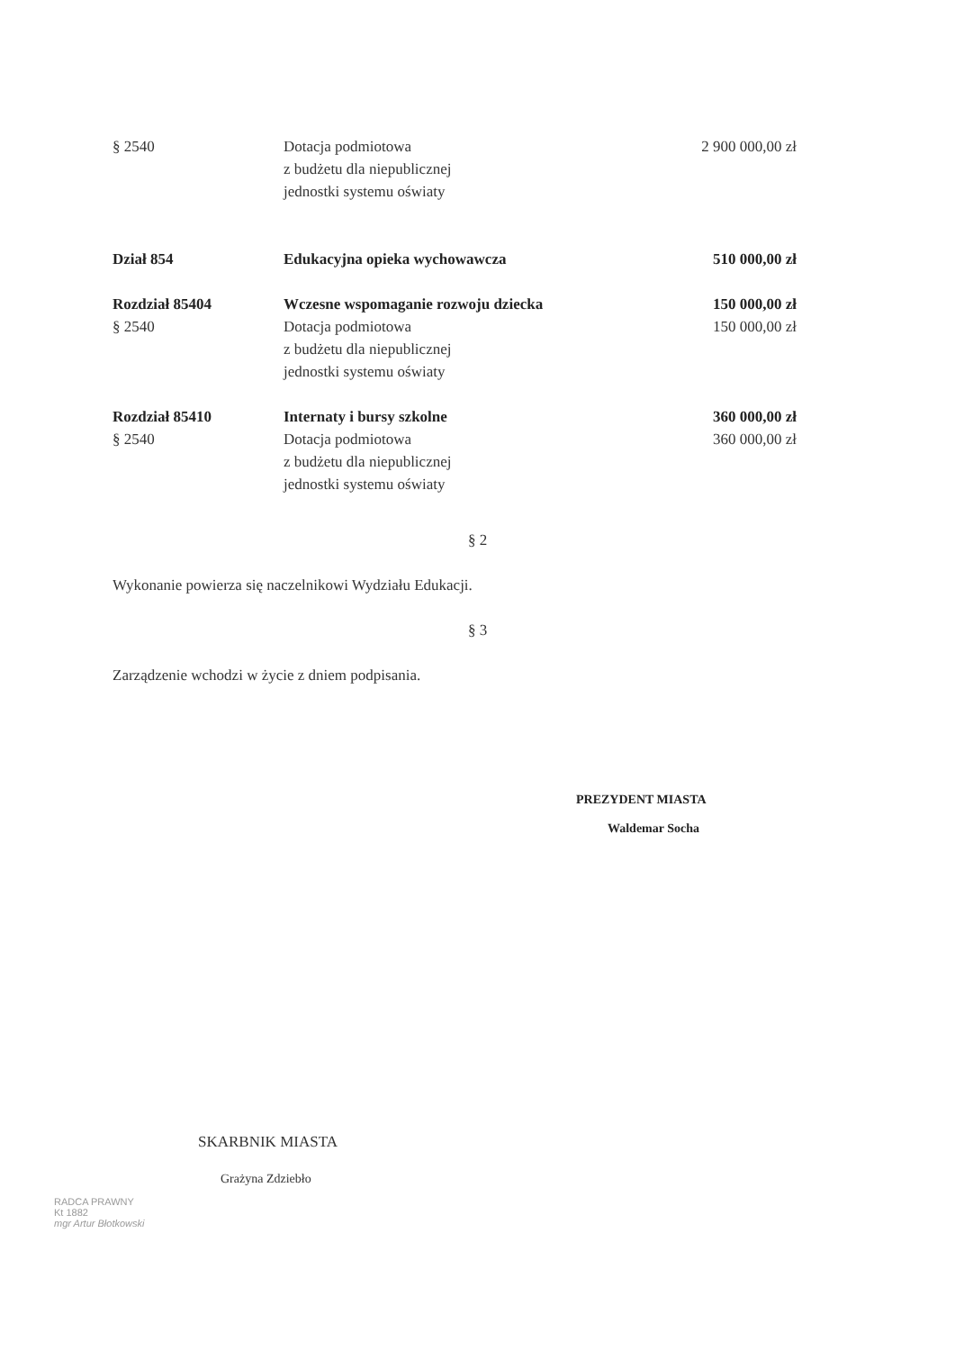| § 2540 | Dotacja podmiotowa z budżetu dla niepublicznej jednostki systemu oświaty | 2 900 000,00 zł |
| Dział 854 | Edukacyjna opieka wychowawcza | 510 000,00 zł |
| Rozdział 85404 § 2540 | Wczesne wspomaganie rozwoju dziecka Dotacja podmiotowa z budżetu dla niepublicznej jednostki systemu oświaty | 150 000,00 zł 150 000,00 zł |
| Rozdział 85410 § 2540 | Internaty i bursy szkolne Dotacja podmiotowa z budżetu dla niepublicznej jednostki systemu oświaty | 360 000,00 zł 360 000,00 zł |
§ 2
Wykonanie powierza się naczelnikowi Wydziału Edukacji.
§ 3
Zarządzenie wchodzi w życie z dniem podpisania.
PREZYDENT MIASTA
Waldemar Socha
SKARBNIK MIASTA
Grażyna Zdziebło
RADCA PRAWNY
Kt 1882
mgr Artur Błotkowski